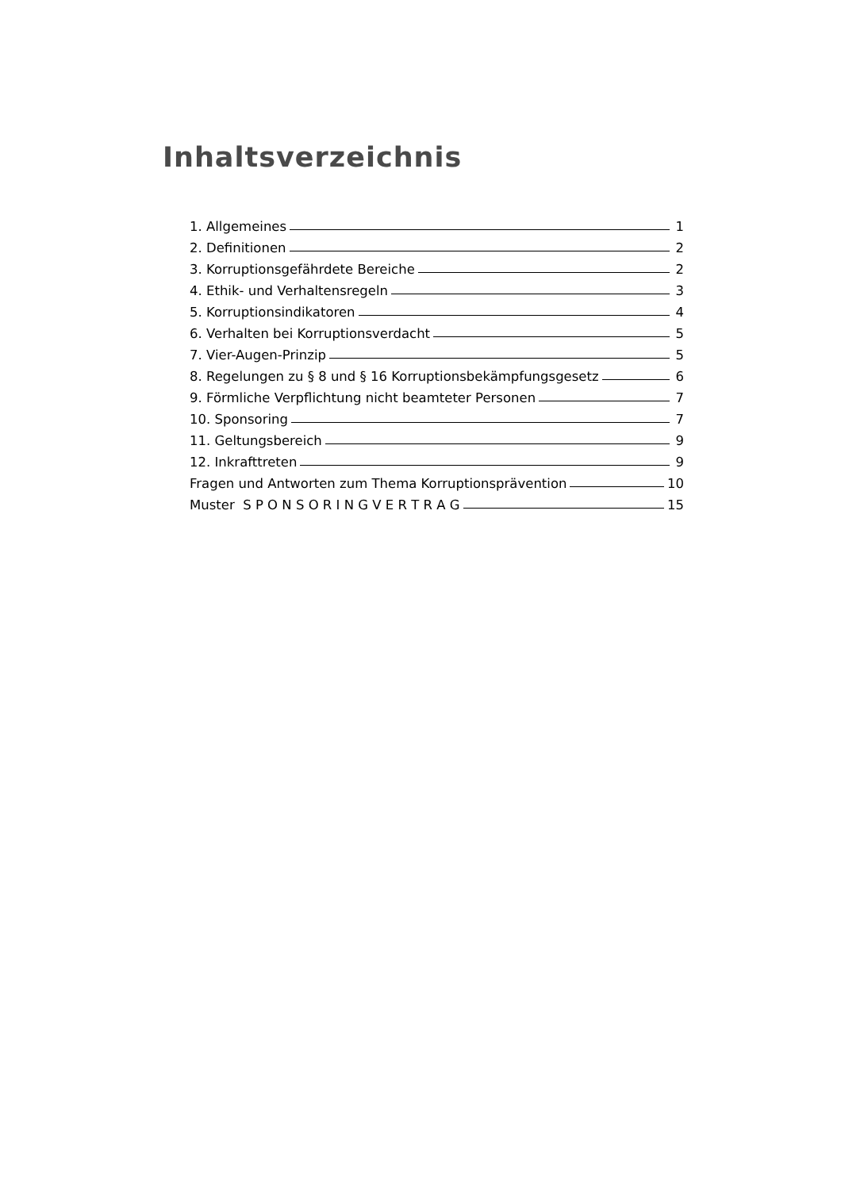Inhaltsverzeichnis
1. Allgemeines 1
2. Definitionen 2
3. Korruptionsgefährdete Bereiche 2
4. Ethik- und Verhaltensregeln 3
5. Korruptionsindikatoren 4
6. Verhalten bei Korruptionsverdacht 5
7. Vier-Augen-Prinzip 5
8. Regelungen zu § 8 und § 16 Korruptionsbekämpfungsgesetz 6
9. Förmliche Verpflichtung nicht beamteter Personen 7
10. Sponsoring 7
11. Geltungsbereich 9
12. Inkrafttreten 9
Fragen und Antworten zum Thema Korruptionsprävention 10
Muster S P O N S O R I N G V E R T R A G 15